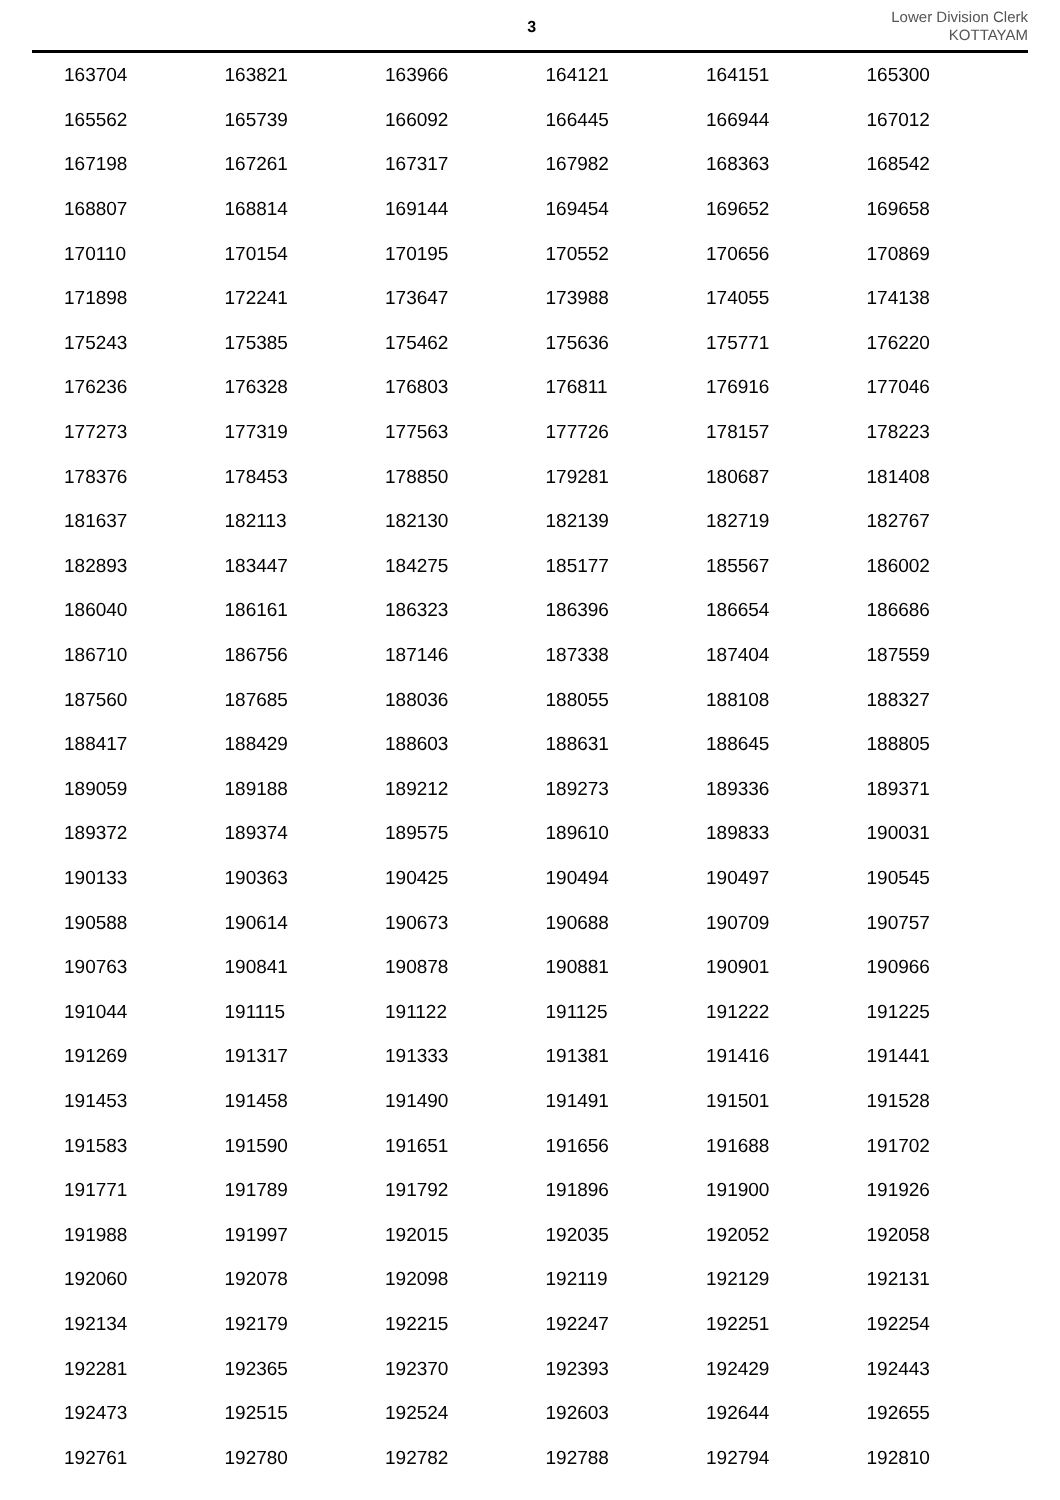3
Lower Division Clerk
KOTTAYAM
| 163704 | 163821 | 163966 | 164121 | 164151 | 165300 |
| 165562 | 165739 | 166092 | 166445 | 166944 | 167012 |
| 167198 | 167261 | 167317 | 167982 | 168363 | 168542 |
| 168807 | 168814 | 169144 | 169454 | 169652 | 169658 |
| 170110 | 170154 | 170195 | 170552 | 170656 | 170869 |
| 171898 | 172241 | 173647 | 173988 | 174055 | 174138 |
| 175243 | 175385 | 175462 | 175636 | 175771 | 176220 |
| 176236 | 176328 | 176803 | 176811 | 176916 | 177046 |
| 177273 | 177319 | 177563 | 177726 | 178157 | 178223 |
| 178376 | 178453 | 178850 | 179281 | 180687 | 181408 |
| 181637 | 182113 | 182130 | 182139 | 182719 | 182767 |
| 182893 | 183447 | 184275 | 185177 | 185567 | 186002 |
| 186040 | 186161 | 186323 | 186396 | 186654 | 186686 |
| 186710 | 186756 | 187146 | 187338 | 187404 | 187559 |
| 187560 | 187685 | 188036 | 188055 | 188108 | 188327 |
| 188417 | 188429 | 188603 | 188631 | 188645 | 188805 |
| 189059 | 189188 | 189212 | 189273 | 189336 | 189371 |
| 189372 | 189374 | 189575 | 189610 | 189833 | 190031 |
| 190133 | 190363 | 190425 | 190494 | 190497 | 190545 |
| 190588 | 190614 | 190673 | 190688 | 190709 | 190757 |
| 190763 | 190841 | 190878 | 190881 | 190901 | 190966 |
| 191044 | 191115 | 191122 | 191125 | 191222 | 191225 |
| 191269 | 191317 | 191333 | 191381 | 191416 | 191441 |
| 191453 | 191458 | 191490 | 191491 | 191501 | 191528 |
| 191583 | 191590 | 191651 | 191656 | 191688 | 191702 |
| 191771 | 191789 | 191792 | 191896 | 191900 | 191926 |
| 191988 | 191997 | 192015 | 192035 | 192052 | 192058 |
| 192060 | 192078 | 192098 | 192119 | 192129 | 192131 |
| 192134 | 192179 | 192215 | 192247 | 192251 | 192254 |
| 192281 | 192365 | 192370 | 192393 | 192429 | 192443 |
| 192473 | 192515 | 192524 | 192603 | 192644 | 192655 |
| 192761 | 192780 | 192782 | 192788 | 192794 | 192810 |